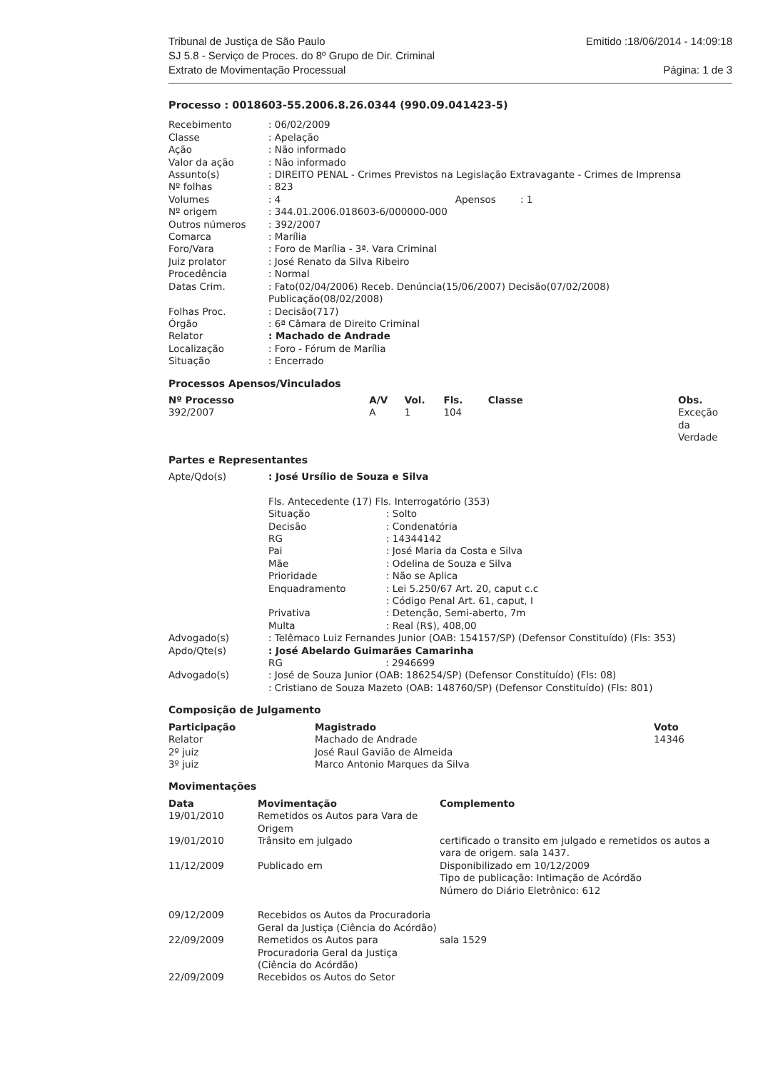Tribunal de Justiça de São Paulo
SJ 5.8 - Serviço de Proces. do 8º Grupo de Dir. Criminal
Extrato de Movimentação Processual
Emitido :18/06/2014 - 14:09:18
Página: 1 de 3
Processo : 0018603-55.2006.8.26.0344 (990.09.041423-5)
| Recebimento | : 06/02/2009 |
| Classe | : Apelação |
| Ação | : Não informado |
| Valor da ação | : Não informado |
| Assunto(s) | : DIREITO PENAL - Crimes Previstos na Legislação Extravagante - Crimes de Imprensa |
| Nº folhas | : 823 |
| Volumes | : 4 Apensos : 1 |
| Nº origem | : 344.01.2006.018603-6/000000-000 |
| Outros números | : 392/2007 |
| Comarca | : Marília |
| Foro/Vara | : Foro de Marília - 3ª. Vara Criminal |
| Juiz prolator | : José Renato da Silva Ribeiro |
| Procedência | : Normal |
| Datas Crim. | : Fato(02/04/2006) Receb. Denúncia(15/06/2007) Decisão(07/02/2008) Publicação(08/02/2008) |
| Folhas Proc. | : Decisão(717) |
| Órgão | : 6ª Câmara de Direito Criminal |
| Relator | : Machado de Andrade |
| Localização | : Foro - Fórum de Marília |
| Situação | : Encerrado |
Processos Apensos/Vinculados
| Nº Processo | A/V | Vol. | Fls. | Classe | | Obs. |
| --- | --- | --- | --- | --- | --- | --- |
| 392/2007 | A | 1 | 104 | | | Exceção da Verdade |
Partes e Representantes
| Apte/Qdo(s) | : José Ursílio de Souza e Silva Fls. Antecedente (17) Fls. Interrogatório (353) / Situação / : Solto / / Decisão / : Condenatória / / RG / : 14344142 / / Pai / : José Maria da Costa e Silva / / Mãe / : Odelina de Souza e Silva / / Prioridade / : Não se Aplica / / Enquadramento / : Lei 5.250/67 Art. 20, caput c.c : Código Penal Art. 61, caput, I / / Privativa / : Detenção, Semi-aberto, 7m / / Multa / : Real (R$), 408,00 / |
| Advogado(s) | : Telêmaco Luiz Fernandes Junior (OAB: 154157/SP) (Defensor Constituído) (Fls: 353) |
| Apdo/Qte(s) | : José Abelardo Guimarães Camarinha RG : 2946699 |
| Advogado(s) | : José de Souza Junior (OAB: 186254/SP) (Defensor Constituído) (Fls: 08) : Cristiano de Souza Mazeto (OAB: 148760/SP) (Defensor Constituído) (Fls: 801) |
Composição de Julgamento
| Participação | Magistrado | Voto |
| --- | --- | --- |
| Relator | Machado de Andrade | 14346 |
| 2º juiz | José Raul Gavião de Almeida | |
| 3º juiz | Marco Antonio Marques da Silva | |
Movimentações
| Data | Movimentação | Complemento |
| --- | --- | --- |
| 19/01/2010 | Remetidos os Autos para Vara de Origem | |
| 19/01/2010 | Trânsito em julgado | certificado o transito em julgado e remetidos os autos a vara de origem. sala 1437. |
| 11/12/2009 | Publicado em | Disponibilizado em 10/12/2009 Tipo de publicação: Intimação de Acórdão Número do Diário Eletrônico: 612 |
| 09/12/2009 | Recebidos os Autos da Procuradoria Geral da Justiça (Ciência do Acórdão) | |
| 22/09/2009 | Remetidos os Autos para Procuradoria Geral da Justiça (Ciência do Acórdão) | sala 1529 |
| 22/09/2009 | Recebidos os Autos do Setor | |